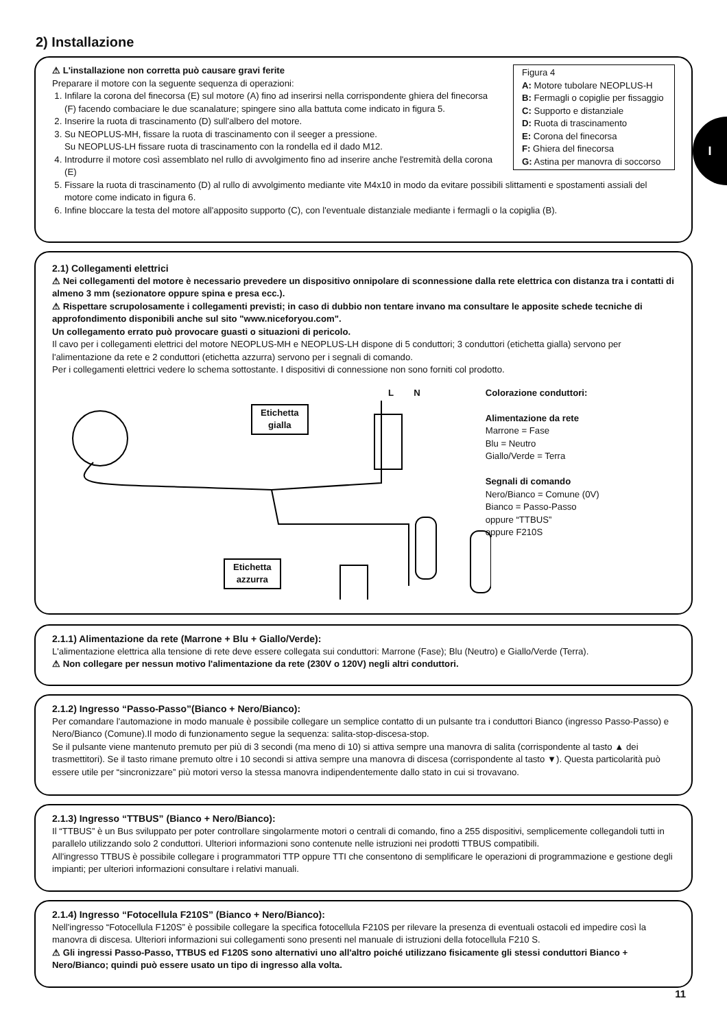2) Installazione
I
Figura 4
A: Motore tubolare NEOPLUS-H
B: Fermagli o copiglie per fissaggio
C: Supporto e distanziale
D: Ruota di trascinamento
E: Corona del finecorsa
F: Ghiera del finecorsa
G: Astina per manovra di soccorso
⚠ L'installazione non corretta può causare gravi ferite
Preparare il motore con la seguente sequenza di operazioni:
1. Infilare la corona del finecorsa (E) sul motore (A) fino ad inserirsi nella corrispondente ghiera del finecorsa (F) facendo combaciare le due scanalature; spingere sino alla battuta come indicato in figura 5.
2. Inserire la ruota di trascinamento (D) sull'albero del motore.
3. Su NEOPLUS-MH, fissare la ruota di trascinamento con il seeger a pressione.
Su NEOPLUS-LH fissare ruota di trascinamento con la rondella ed il dado M12.
4. Introdurre il motore così assemblato nel rullo di avvolgimento fino ad inserire anche l'estremità della corona (E)
5. Fissare la ruota di trascinamento (D) al rullo di avvolgimento mediante vite M4x10 in modo da evitare possibili slittamenti e spostamenti assiali del motore come indicato in figura 6.
6. Infine bloccare la testa del motore all'apposito supporto (C), con l'eventuale distanziale mediante i fermagli o la copiglia (B).
2.1) Collegamenti elettrici
⚠ Nei collegamenti del motore è necessario prevedere un dispositivo onnipolare di sconnessione dalla rete elettrica con distanza tra i contatti di almeno 3 mm (sezionatore oppure spina e presa ecc.).
⚠ Rispettare scrupolosamente i collegamenti previsti; in caso di dubbio non tentare invano ma consultare le apposite schede tecniche di approfondimento disponibili anche sul sito "www.niceforyou.com".
Un collegamento errato può provocare guasti o situazioni di pericolo.
Il cavo per i collegamenti elettrici del motore NEOPLUS-MH e NEOPLUS-LH dispone di 5 conduttori; 3 conduttori (etichetta gialla) servono per l'alimentazione da rete e 2 conduttori (etichetta azzurra) servono per i segnali di comando.
Per i collegamenti elettrici vedere lo schema sottostante. I dispositivi di connessione non sono forniti col prodotto.
Etichetta
gialla
L N
Etichetta
azzurra
Colorazione conduttori:
Alimentazione da rete
Marrone = Fase
Blu = Neutro
Giallo/Verde = Terra
Segnali di comando
Nero/Bianco = Comune (0V)
Bianco = Passo-Passo
oppure “TTBUS”
oppure F210S
2.1.1) Alimentazione da rete (Marrone + Blu + Giallo/Verde):
L'alimentazione elettrica alla tensione di rete deve essere collegata sui conduttori: Marrone (Fase); Blu (Neutro) e Giallo/Verde (Terra).
⚠ Non collegare per nessun motivo l'alimentazione da rete (230V o 120V) negli altri conduttori.
2.1.2) Ingresso “Passo-Passo”(Bianco + Nero/Bianco):
Per comandare l'automazione in modo manuale è possibile collegare un semplice contatto di un pulsante tra i conduttori Bianco (ingresso Passo-Passo) e Nero/Bianco (Comune).Il modo di funzionamento segue la sequenza: salita-stop-discesa-stop.
Se il pulsante viene mantenuto premuto per più di 3 secondi (ma meno di 10) si attiva sempre una manovra di salita (corrispondente al tasto ▲ dei trasmettitori). Se il tasto rimane premuto oltre i 10 secondi si attiva sempre una manovra di discesa (corrispondente al tasto ▼). Questa particolarità può essere utile per “sincronizzare” più motori verso la stessa manovra indipendentemente dallo stato in cui si trovavano.
2.1.3) Ingresso “TTBUS” (Bianco + Nero/Bianco):
Il “TTBUS” è un Bus sviluppato per poter controllare singolarmente motori o centrali di comando, fino a 255 dispositivi, semplicemente collegandoli tutti in parallelo utilizzando solo 2 conduttori. Ulteriori informazioni sono contenute nelle istruzioni nei prodotti TTBUS compatibili.
All'ingresso TTBUS è possibile collegare i programmatori TTP oppure TTI che consentono di semplificare le operazioni di programmazione e gestione degli impianti; per ulteriori informazioni consultare i relativi manuali.
2.1.4) Ingresso “Fotocellula F210S” (Bianco + Nero/Bianco):
Nell'ingresso “Fotocellula F120S” è possibile collegare la specifica fotocellula F210S per rilevare la presenza di eventuali ostacoli ed impedire così la manovra di discesa. Ulteriori informazioni sui collegamenti sono presenti nel manuale di istruzioni della fotocellula F210 S.
⚠ Gli ingressi Passo-Passo, TTBUS ed F120S sono alternativi uno all'altro poiché utilizzano fisicamente gli stessi conduttori Bianco + Nero/Bianco; quindi può essere usato un tipo di ingresso alla volta.
11